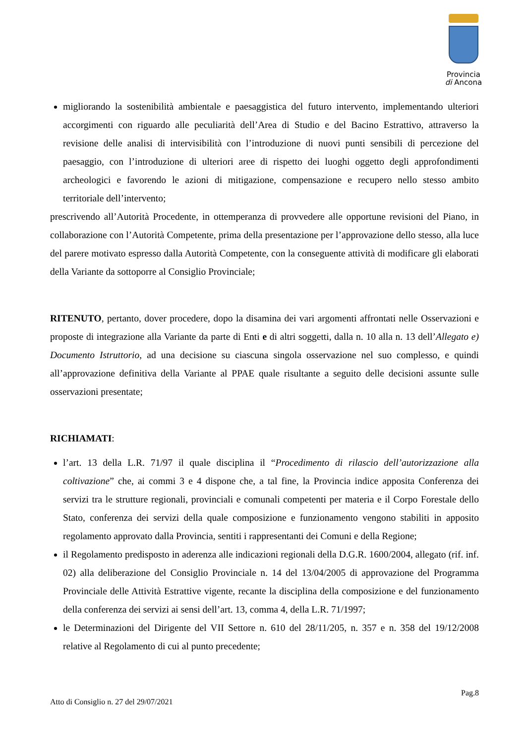Provincia
di Ancona
migliorando la sostenibilità ambientale e paesaggistica del futuro intervento, implementando ulteriori accorgimenti con riguardo alle peculiarità dell’Area di Studio e del Bacino Estrattivo, attraverso la revisione delle analisi di intervisibilità con l’introduzione di nuovi punti sensibili di percezione del paesaggio, con l’introduzione di ulteriori aree di rispetto dei luoghi oggetto degli approfondimenti archeologici e favorendo le azioni di mitigazione, compensazione e recupero nello stesso ambito territoriale dell’intervento;
prescrivendo all’Autorità Procedente, in ottemperanza di provvedere alle opportune revisioni del Piano, in collaborazione con l’Autorità Competente, prima della presentazione per l’approvazione dello stesso, alla luce del parere motivato espresso dalla Autorità Competente, con la conseguente attività di modificare gli elaborati della Variante da sottoporre al Consiglio Provinciale;
RITENUTO, pertanto, dover procedere, dopo la disamina dei vari argomenti affrontati nelle Osservazioni e proposte di integrazione alla Variante da parte di Enti e di altri soggetti, dalla n. 10 alla n. 13 dell’Allegato e) Documento Istruttorio, ad una decisione su ciascuna singola osservazione nel suo complesso, e quindi all’approvazione definitiva della Variante al PPAE quale risultante a seguito delle decisioni assunte sulle osservazioni presentate;
RICHIAMATI:
l’art. 13 della L.R. 71/97 il quale disciplina il “Procedimento di rilascio dell’autorizzazione alla coltivazione” che, ai commi 3 e 4 dispone che, a tal fine, la Provincia indice apposita Conferenza dei servizi tra le strutture regionali, provinciali e comunali competenti per materia e il Corpo Forestale dello Stato, conferenza dei servizi della quale composizione e funzionamento vengono stabiliti in apposito regolamento approvato dalla Provincia, sentiti i rappresentanti dei Comuni e della Regione;
il Regolamento predisposto in aderenza alle indicazioni regionali della D.G.R. 1600/2004, allegato (rif. inf. 02) alla deliberazione del Consiglio Provinciale n. 14 del 13/04/2005 di approvazione del Programma Provinciale delle Attività Estrattive vigente, recante la disciplina della composizione e del funzionamento della conferenza dei servizi ai sensi dell’art. 13, comma 4, della L.R. 71/1997;
le Determinazioni del Dirigente del VII Settore n. 610 del 28/11/205, n. 357 e n. 358 del 19/12/2008 relative al Regolamento di cui al punto precedente;
Pag.8
Atto di Consiglio n. 27 del 29/07/2021